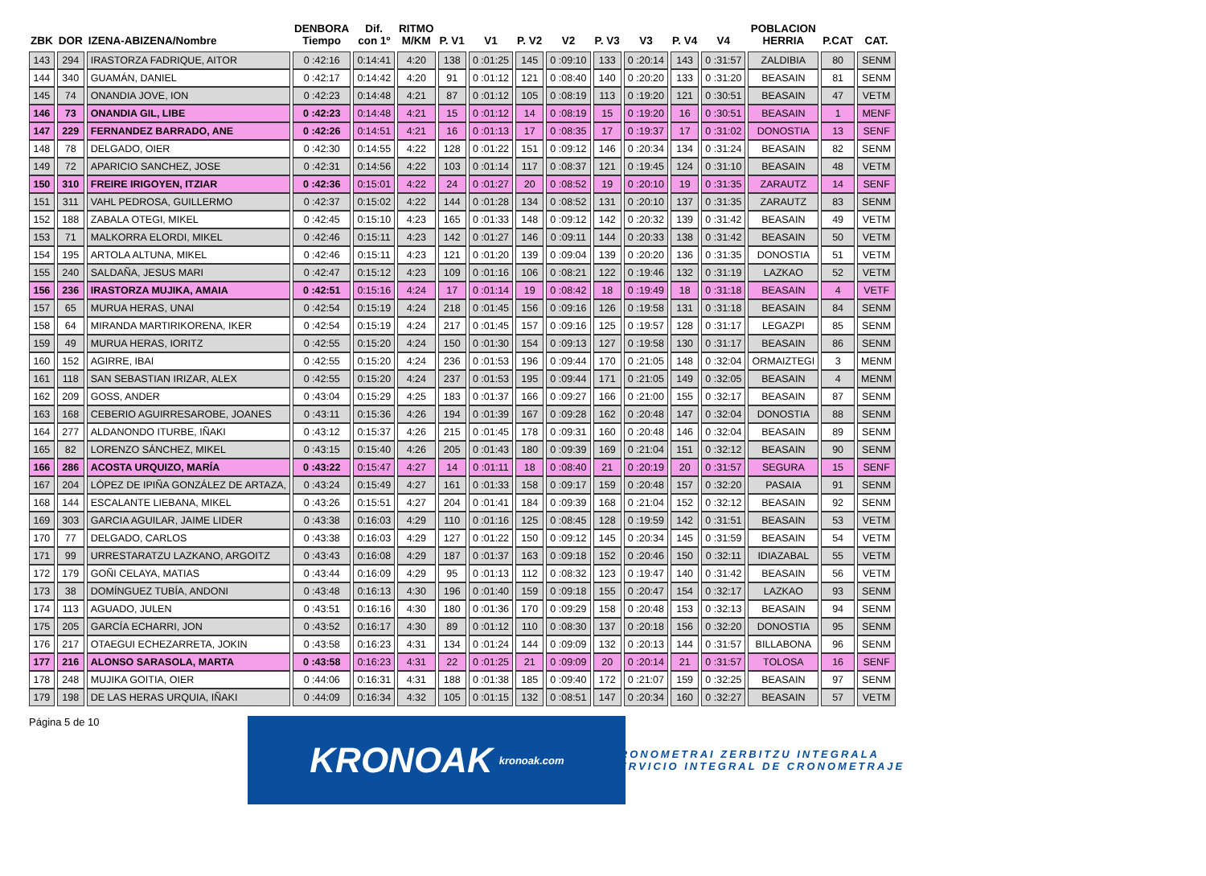| ZBK | DOR | IZENA-ABIZENA/Nombre | DENBORA Tiempo | Dif. con 1º | RITMO M/KM | P. V1 | V1 | P. V2 | V2 | P. V3 | V3 | P. V4 | V4 | POBLACION HERRIA | P.CAT | CAT. |
| --- | --- | --- | --- | --- | --- | --- | --- | --- | --- | --- | --- | --- | --- | --- | --- | --- |
| 143 | 294 | IRASTORZA FADRIQUE, AITOR | 0 :42:16 | 0:14:41 | 4:20 | 138 | 0 :01:25 | 145 | 0 :09:10 | 133 | 0 :20:14 | 143 | 0 :31:57 | ZALDIBIA | 80 | SENM |
| 144 | 340 | GUAMÁN, DANIEL | 0 :42:17 | 0:14:42 | 4:20 | 91 | 0 :01:12 | 121 | 0 :08:40 | 140 | 0 :20:20 | 133 | 0 :31:20 | BEASAIN | 81 | SENM |
| 145 | 74 | ONANDIA JOVE, ION | 0 :42:23 | 0:14:48 | 4:21 | 87 | 0 :01:12 | 105 | 0 :08:19 | 113 | 0 :19:20 | 121 | 0 :30:51 | BEASAIN | 47 | VETM |
| 146 | 73 | ONANDIA GIL, LIBE | 0 :42:23 | 0:14:48 | 4:21 | 15 | 0 :01:12 | 14 | 0 :08:19 | 15 | 0 :19:20 | 16 | 0 :30:51 | BEASAIN | 1 | MENF |
| 147 | 229 | FERNANDEZ BARRADO, ANE | 0 :42:26 | 0:14:51 | 4:21 | 16 | 0 :01:13 | 17 | 0 :08:35 | 17 | 0 :19:37 | 17 | 0 :31:02 | DONOSTIA | 13 | SENF |
| 148 | 78 | DELGADO, OIER | 0 :42:30 | 0:14:55 | 4:22 | 128 | 0 :01:22 | 151 | 0 :09:12 | 146 | 0 :20:34 | 134 | 0 :31:24 | BEASAIN | 82 | SENM |
| 149 | 72 | APARICIO SANCHEZ, JOSE | 0 :42:31 | 0:14:56 | 4:22 | 103 | 0 :01:14 | 117 | 0 :08:37 | 121 | 0 :19:45 | 124 | 0 :31:10 | BEASAIN | 48 | VETM |
| 150 | 310 | FREIRE IRIGOYEN, ITZIAR | 0 :42:36 | 0:15:01 | 4:22 | 24 | 0 :01:27 | 20 | 0 :08:52 | 19 | 0 :20:10 | 19 | 0 :31:35 | ZARAUTZ | 14 | SENF |
| 151 | 311 | VAHL PEDROSA, GUILLERMO | 0 :42:37 | 0:15:02 | 4:22 | 144 | 0 :01:28 | 134 | 0 :08:52 | 131 | 0 :20:10 | 137 | 0 :31:35 | ZARAUTZ | 83 | SENM |
| 152 | 188 | ZABALA OTEGI, MIKEL | 0 :42:45 | 0:15:10 | 4:23 | 165 | 0 :01:33 | 148 | 0 :09:12 | 142 | 0 :20:32 | 139 | 0 :31:42 | BEASAIN | 49 | VETM |
| 153 | 71 | MALKORRA ELORDI, MIKEL | 0 :42:46 | 0:15:11 | 4:23 | 142 | 0 :01:27 | 146 | 0 :09:11 | 144 | 0 :20:33 | 138 | 0 :31:42 | BEASAIN | 50 | VETM |
| 154 | 195 | ARTOLA ALTUNA, MIKEL | 0 :42:46 | 0:15:11 | 4:23 | 121 | 0 :01:20 | 139 | 0 :09:04 | 139 | 0 :20:20 | 136 | 0 :31:35 | DONOSTIA | 51 | VETM |
| 155 | 240 | SALDAÑA, JESUS MARI | 0 :42:47 | 0:15:12 | 4:23 | 109 | 0 :01:16 | 106 | 0 :08:21 | 122 | 0 :19:46 | 132 | 0 :31:19 | LAZKAO | 52 | VETM |
| 156 | 236 | IRASTORZA MUJIKA, AMAIA | 0 :42:51 | 0:15:16 | 4:24 | 17 | 0 :01:14 | 19 | 0 :08:42 | 18 | 0 :19:49 | 18 | 0 :31:18 | BEASAIN | 4 | VETF |
| 157 | 65 | MURUA HERAS, UNAI | 0 :42:54 | 0:15:19 | 4:24 | 218 | 0 :01:45 | 156 | 0 :09:16 | 126 | 0 :19:58 | 131 | 0 :31:18 | BEASAIN | 84 | SENM |
| 158 | 64 | MIRANDA MARTIRIKORENA, IKER | 0 :42:54 | 0:15:19 | 4:24 | 217 | 0 :01:45 | 157 | 0 :09:16 | 125 | 0 :19:57 | 128 | 0 :31:17 | LEGAZPI | 85 | SENM |
| 159 | 49 | MURUA HERAS, IORITZ | 0 :42:55 | 0:15:20 | 4:24 | 150 | 0 :01:30 | 154 | 0 :09:13 | 127 | 0 :19:58 | 130 | 0 :31:17 | BEASAIN | 86 | SENM |
| 160 | 152 | AGIRRE, IBAI | 0 :42:55 | 0:15:20 | 4:24 | 236 | 0 :01:53 | 196 | 0 :09:44 | 170 | 0 :21:05 | 148 | 0 :32:04 | ORMAIZTEGI | 3 | MENM |
| 161 | 118 | SAN SEBASTIAN IRIZAR, ALEX | 0 :42:55 | 0:15:20 | 4:24 | 237 | 0 :01:53 | 195 | 0 :09:44 | 171 | 0 :21:05 | 149 | 0 :32:05 | BEASAIN | 4 | MENM |
| 162 | 209 | GOSS, ANDER | 0 :43:04 | 0:15:29 | 4:25 | 183 | 0 :01:37 | 166 | 0 :09:27 | 166 | 0 :21:00 | 155 | 0 :32:17 | BEASAIN | 87 | SENM |
| 163 | 168 | CEBERIO AGUIRRESAROBE, JOANES | 0 :43:11 | 0:15:36 | 4:26 | 194 | 0 :01:39 | 167 | 0 :09:28 | 162 | 0 :20:48 | 147 | 0 :32:04 | DONOSTIA | 88 | SENM |
| 164 | 277 | ALDANONDO ITURBE, IÑAKI | 0 :43:12 | 0:15:37 | 4:26 | 215 | 0 :01:45 | 178 | 0 :09:31 | 160 | 0 :20:48 | 146 | 0 :32:04 | BEASAIN | 89 | SENM |
| 165 | 82 | LORENZO SÁNCHEZ, MIKEL | 0 :43:15 | 0:15:40 | 4:26 | 205 | 0 :01:43 | 180 | 0 :09:39 | 169 | 0 :21:04 | 151 | 0 :32:12 | BEASAIN | 90 | SENM |
| 166 | 286 | ACOSTA URQUIZO, MARÍA | 0 :43:22 | 0:15:47 | 4:27 | 14 | 0 :01:11 | 18 | 0 :08:40 | 21 | 0 :20:19 | 20 | 0 :31:57 | SEGURA | 15 | SENF |
| 167 | 204 | LÓPEZ DE IPIÑA GONZÁLEZ DE ARTAZA, | 0 :43:24 | 0:15:49 | 4:27 | 161 | 0 :01:33 | 158 | 0 :09:17 | 159 | 0 :20:48 | 157 | 0 :32:20 | PASAIA | 91 | SENM |
| 168 | 144 | ESCALANTE LIEBANA, MIKEL | 0 :43:26 | 0:15:51 | 4:27 | 204 | 0 :01:41 | 184 | 0 :09:39 | 168 | 0 :21:04 | 152 | 0 :32:12 | BEASAIN | 92 | SENM |
| 169 | 303 | GARCIA AGUILAR, JAIME LIDER | 0 :43:38 | 0:16:03 | 4:29 | 110 | 0 :01:16 | 125 | 0 :08:45 | 128 | 0 :19:59 | 142 | 0 :31:51 | BEASAIN | 53 | VETM |
| 170 | 77 | DELGADO, CARLOS | 0 :43:38 | 0:16:03 | 4:29 | 127 | 0 :01:22 | 150 | 0 :09:12 | 145 | 0 :20:34 | 145 | 0 :31:59 | BEASAIN | 54 | VETM |
| 171 | 99 | URRESTARATZU LAZKANO, ARGOITZ | 0 :43:43 | 0:16:08 | 4:29 | 187 | 0 :01:37 | 163 | 0 :09:18 | 152 | 0 :20:46 | 150 | 0 :32:11 | IDIAZABAL | 55 | VETM |
| 172 | 179 | GOÑI CELAYA, MATIAS | 0 :43:44 | 0:16:09 | 4:29 | 95 | 0 :01:13 | 112 | 0 :08:32 | 123 | 0 :19:47 | 140 | 0 :31:42 | BEASAIN | 56 | VETM |
| 173 | 38 | DOMÍNGUEZ TUBÍA, ANDONI | 0 :43:48 | 0:16:13 | 4:30 | 196 | 0 :01:40 | 159 | 0 :09:18 | 155 | 0 :20:47 | 154 | 0 :32:17 | LAZKAO | 93 | SENM |
| 174 | 113 | AGUADO, JULEN | 0 :43:51 | 0:16:16 | 4:30 | 180 | 0 :01:36 | 170 | 0 :09:29 | 158 | 0 :20:48 | 153 | 0 :32:13 | BEASAIN | 94 | SENM |
| 175 | 205 | GARCÍA ECHARRI, JON | 0 :43:52 | 0:16:17 | 4:30 | 89 | 0 :01:12 | 110 | 0 :08:30 | 137 | 0 :20:18 | 156 | 0 :32:20 | DONOSTIA | 95 | SENM |
| 176 | 217 | OTAEGUI ECHEZARRETA, JOKIN | 0 :43:58 | 0:16:23 | 4:31 | 134 | 0 :01:24 | 144 | 0 :09:09 | 132 | 0 :20:13 | 144 | 0 :31:57 | BILLABONA | 96 | SENM |
| 177 | 216 | ALONSO SARASOLA, MARTA | 0 :43:58 | 0:16:23 | 4:31 | 22 | 0 :01:25 | 21 | 0 :09:09 | 20 | 0 :20:14 | 21 | 0 :31:57 | TOLOSA | 16 | SENF |
| 178 | 248 | MUJIKA GOITIA, OIER | 0 :44:06 | 0:16:31 | 4:31 | 188 | 0 :01:38 | 185 | 0 :09:40 | 172 | 0 :21:07 | 159 | 0 :32:25 | BEASAIN | 97 | SENM |
| 179 | 198 | DE LAS HERAS URQUIA, IÑAKI | 0 :44:09 | 0:16:34 | 4:32 | 105 | 0 :01:15 | 132 | 0 :08:51 | 147 | 0 :20:34 | 160 | 0 :32:27 | BEASAIN | 57 | VETM |
Página 5 de 10
KRONOAK kronoak.com
KRONOMETRAI ZERBITZU INTEGRALA
SERVICIO INTEGRAL DE CRONOMETRAJE